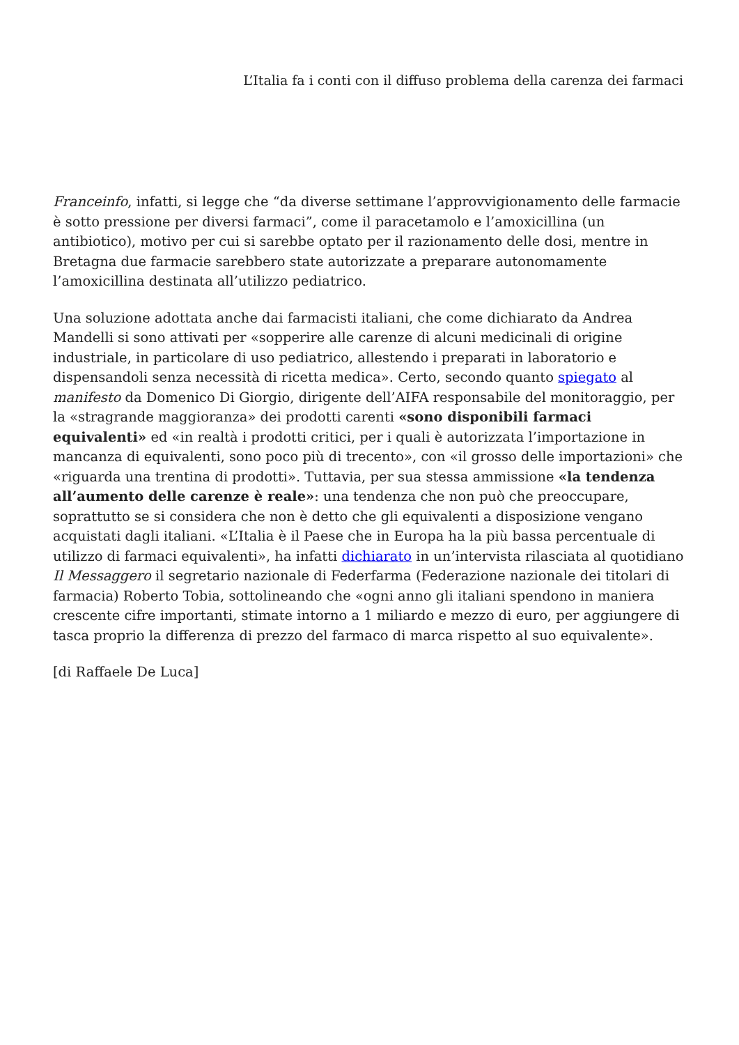L’Italia fa i conti con il diffuso problema della carenza dei farmaci
Franceinfo, infatti, si legge che “da diverse settimane l’approvvigionamento delle farmacie è sotto pressione per diversi farmaci”, come il paracetamolo e l’amoxicillina (un antibiotico), motivo per cui si sarebbe optato per il razionamento delle dosi, mentre in Bretagna due farmacie sarebbero state autorizzate a preparare autonomamente l’amoxicillina destinata all’utilizzo pediatrico.
Una soluzione adottata anche dai farmacisti italiani, che come dichiarato da Andrea Mandelli si sono attivati per «sopperire alle carenze di alcuni medicinali di origine industriale, in particolare di uso pediatrico, allestendo i preparati in laboratorio e dispensandoli senza necessità di ricetta medica». Certo, secondo quanto spiegato al manifesto da Domenico Di Giorgio, dirigente dell’AIFA responsabile del monitoraggio, per la «stragrande maggioranza» dei prodotti carenti «sono disponibili farmaci equivalenti» ed «in realtà i prodotti critici, per i quali è autorizzata l’importazione in mancanza di equivalenti, sono poco più di trecento», con «il grosso delle importazioni» che «riguarda una trentina di prodotti». Tuttavia, per sua stessa ammissione «la tendenza all’aumento delle carenze è reale»: una tendenza che non può che preoccupare, soprattutto se si considera che non è detto che gli equivalenti a disposizione vengano acquistati dagli italiani. «L’Italia è il Paese che in Europa ha la più bassa percentuale di utilizzo di farmaci equivalenti», ha infatti dichiarato in un’intervista rilasciata al quotidiano Il Messaggero il segretario nazionale di Federfarma (Federazione nazionale dei titolari di farmacia) Roberto Tobia, sottolineando che «ogni anno gli italiani spendono in maniera crescente cifre importanti, stimate intorno a 1 miliardo e mezzo di euro, per aggiungere di tasca proprio la differenza di prezzo del farmaco di marca rispetto al suo equivalente».
[di Raffaele De Luca]